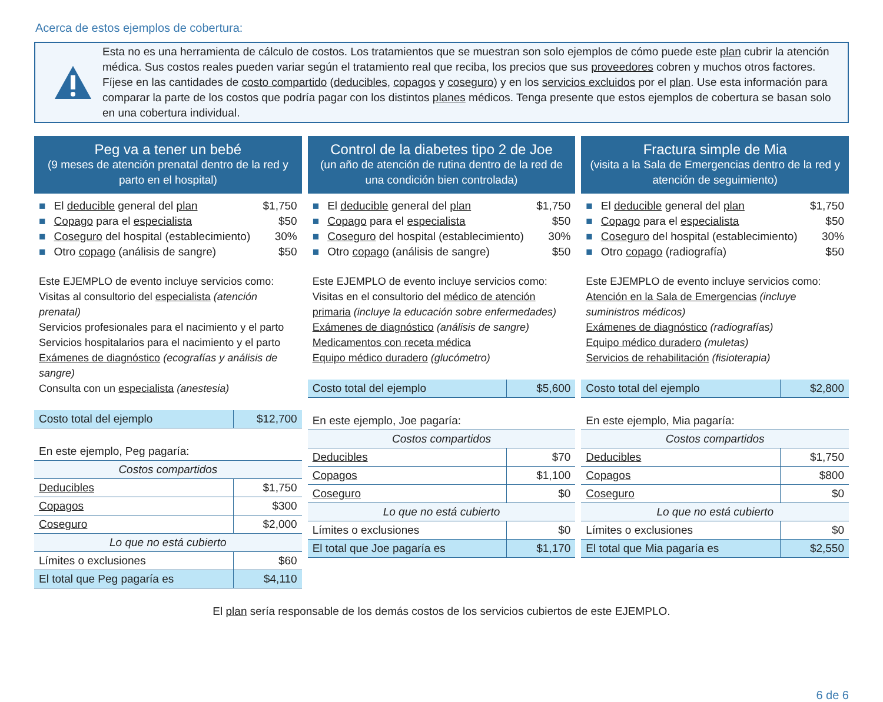Acerca de estos ejemplos de cobertura:
Esta no es una herramienta de cálculo de costos. Los tratamientos que se muestran son solo ejemplos de cómo puede este plan cubrir la atención médica. Sus costos reales pueden variar según el tratamiento real que reciba, los precios que sus proveedores cobren y muchos otros factores. Fíjese en las cantidades de costo compartido (deducibles, copagos y coseguro) y en los servicios excluidos por el plan. Use esta información para comparar la parte de los costos que podría pagar con los distintos planes médicos. Tenga presente que estos ejemplos de cobertura se basan solo en una cobertura individual.
Peg va a tener un bebé
(9 meses de atención prenatal dentro de la red y parto en el hospital)
■ El deducible general del plan $1,750
■ Copago para el especialista $50
■ Coseguro del hospital (establecimiento) 30%
■ Otro copago (análisis de sangre) $50
Este EJEMPLO de evento incluye servicios como:
Visitas al consultorio del especialista (atención prenatal)
Servicios profesionales para el nacimiento y el parto
Servicios hospitalarios para el nacimiento y el parto
Exámenes de diagnóstico (ecografías y análisis de sangre)
Consulta con un especialista (anestesia)
| Costo total del ejemplo | $12,700 |
| En este ejemplo, Peg pagaría: | |
| Costos compartidos | |
| Deducibles | $1,750 |
| Copagos | $300 |
| Coseguro | $2,000 |
| Lo que no está cubierto | |
| Límites o exclusiones | $60 |
| El total que Peg pagaría es | $4,110 |
Control de la diabetes tipo 2 de Joe
(un año de atención de rutina dentro de la red de una condición bien controlada)
■ El deducible general del plan $1,750
■ Copago para el especialista $50
■ Coseguro del hospital (establecimiento) 30%
■ Otro copago (análisis de sangre) $50
Este EJEMPLO de evento incluye servicios como:
Visitas en el consultorio del médico de atención primaria (incluye la educación sobre enfermedades)
Exámenes de diagnóstico (análisis de sangre)
Medicamentos con receta médica
Equipo médico duradero (glucómetro)
| Costo total del ejemplo | $5,600 |
| En este ejemplo, Joe pagaría: | |
| Costos compartidos | |
| Deducibles | $70 |
| Copagos | $1,100 |
| Coseguro | $0 |
| Lo que no está cubierto | |
| Límites o exclusiones | $0 |
| El total que Joe pagaría es | $1,170 |
Fractura simple de Mia
(visita a la Sala de Emergencias dentro de la red y atención de seguimiento)
■ El deducible general del plan $1,750
■ Copago para el especialista $50
■ Coseguro del hospital (establecimiento) 30%
■ Otro copago (radiografía) $50
Este EJEMPLO de evento incluye servicios como:
Atención en la Sala de Emergencias (incluye suministros médicos)
Exámenes de diagnóstico (radiografías)
Equipo médico duradero (muletas)
Servicios de rehabilitación (fisioterapia)
| Costo total del ejemplo | $2,800 |
| En este ejemplo, Mia pagaría: | |
| Costos compartidos | |
| Deducibles | $1,750 |
| Copagos | $800 |
| Coseguro | $0 |
| Lo que no está cubierto | |
| Límites o exclusiones | $0 |
| El total que Mia pagaría es | $2,550 |
El plan sería responsable de los demás costos de los servicios cubiertos de este EJEMPLO.
6 de 6